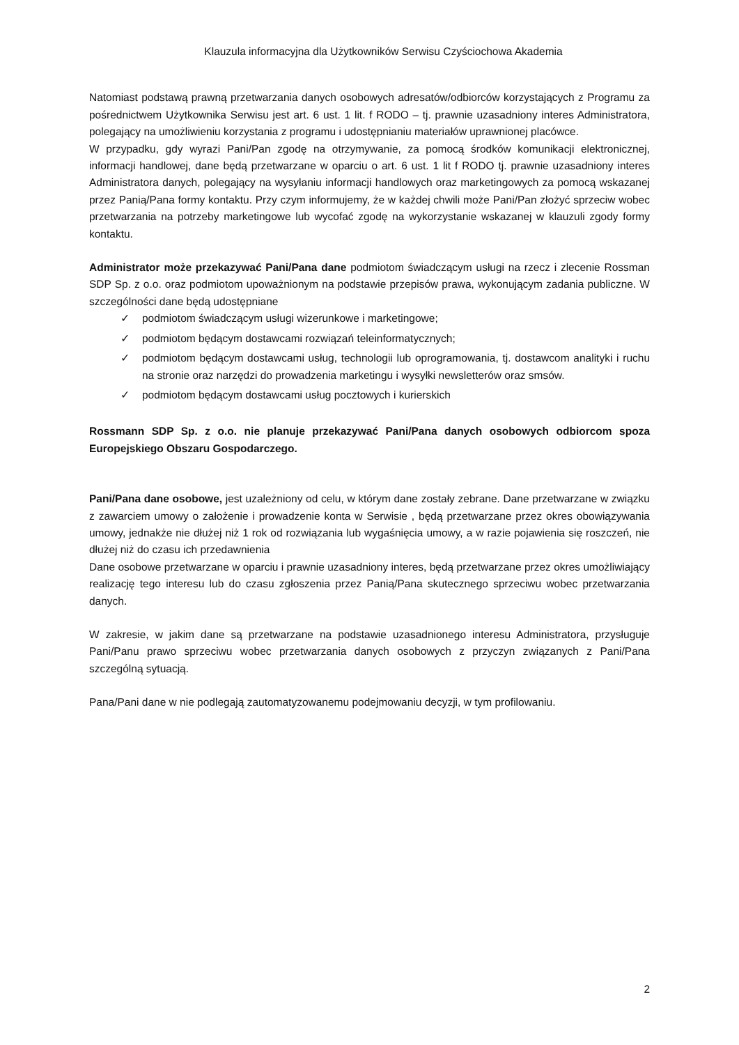Klauzula informacyjna dla Użytkowników Serwisu Czyściochowa Akademia
Natomiast podstawą prawną przetwarzania danych osobowych adresatów/odbiorców korzystających z Programu za pośrednictwem Użytkownika Serwisu jest art. 6 ust. 1 lit. f RODO – tj. prawnie uzasadniony interes Administratora, polegający na umożliwieniu korzystania z programu i udostępnianiu materiałów uprawnionej placówce.
W przypadku, gdy wyrazi Pani/Pan zgodę na otrzymywanie, za pomocą środków komunikacji elektronicznej, informacji handlowej, dane będą przetwarzane w oparciu o art. 6 ust. 1 lit f RODO tj. prawnie uzasadniony interes Administratora danych, polegający na wysyłaniu informacji handlowych oraz marketingowych za pomocą wskazanej przez Panią/Pana formy kontaktu. Przy czym informujemy, że w każdej chwili może Pani/Pan złożyć sprzeciw wobec przetwarzania na potrzeby marketingowe lub wycofać zgodę na wykorzystanie wskazanej w klauzuli zgody formy kontaktu.
Administrator może przekazywać Pani/Pana dane podmiotom świadczącym usługi na rzecz i zlecenie Rossman SDP Sp. z o.o. oraz podmiotom upoważnionym na podstawie przepisów prawa, wykonującym zadania publiczne. W szczególności dane będą udostępniane
✓ podmiotom świadczącym usługi wizerunkowe i marketingowe;
✓ podmiotom będącym dostawcami rozwiązań teleinformatycznych;
✓ podmiotom będącym dostawcami usług, technologii lub oprogramowania, tj. dostawcom analityki i ruchu na stronie oraz narzędzi do prowadzenia marketingu i wysyłki newsletterów oraz smsów.
✓ podmiotom będącym dostawcami usług pocztowych i kurierskich
Rossmann SDP Sp. z o.o. nie planuje przekazywać Pani/Pana danych osobowych odbiorcom spoza Europejskiego Obszaru Gospodarczego.
Pani/Pana dane osobowe, jest uzależniony od celu, w którym dane zostały zebrane. Dane przetwarzane w związku z zawarciem umowy o założenie i prowadzenie konta w Serwisie , będą przetwarzane przez okres obowiązywania umowy, jednakże nie dłużej niż 1 rok od rozwiązania lub wygaśnięcia umowy, a w razie pojawienia się roszczeń, nie dłużej niż do czasu ich przedawnienia
Dane osobowe przetwarzane w oparciu i prawnie uzasadniony interes, będą przetwarzane przez okres umożliwiający realizację tego interesu lub do czasu zgłoszenia przez Panią/Pana skutecznego sprzeciwu wobec przetwarzania danych.
W zakresie, w jakim dane są przetwarzane na podstawie uzasadnionego interesu Administratora, przysługuje Pani/Panu prawo sprzeciwu wobec przetwarzania danych osobowych z przyczyn związanych z Pani/Pana szczególną sytuacją.
Pana/Pani dane w nie podlegają zautomatyzowanemu podejmowaniu decyzji, w tym profilowaniu.
2